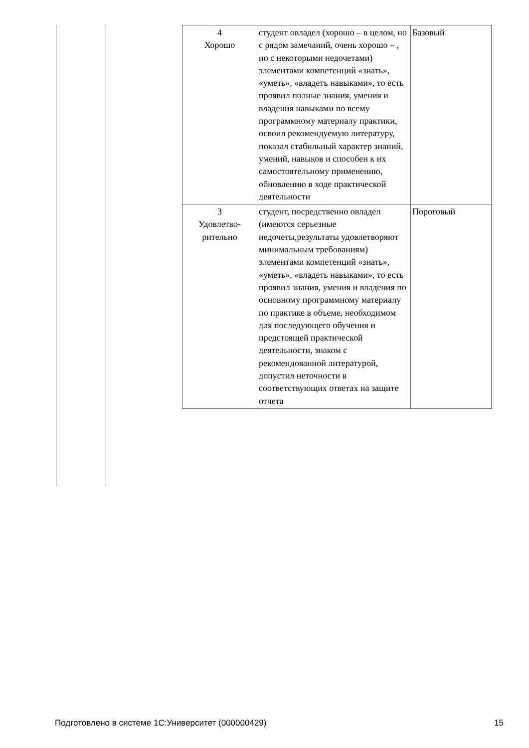| 4 Хорошо | студент овладел (хорошо – в целом, но с рядом замечаний, очень хорошо – , но с некоторыми недочетами) элементами компетенций «знать», «уметь», «владеть навыками», то есть проявил полные знания, умения и владения навыками по всему программному материалу практики, освоил рекомендуемую литературу, показал стабильный характер знаний, умений, навыков и способен к их самостоятельному применению, обновлению в ходе практической деятельности | Базовый |
| 3 Удовлетво- рительно | студент, посредственно овладел (имеются серьезные недочеты,результаты удовлетворяют минимальным требованиям) элементами компетенций «знать», «уметь», «владеть навыками», то есть проявил знания, умения и владения по основному программному материалу по практике в объеме, необходимом для последующего обучения и предстоящей практической деятельности, знаком с рекомендованной литературой, допустил неточности в соответствующих ответах на защите отчета | Пороговый |
Подготовлено в системе 1С:Университет (000000429) 15